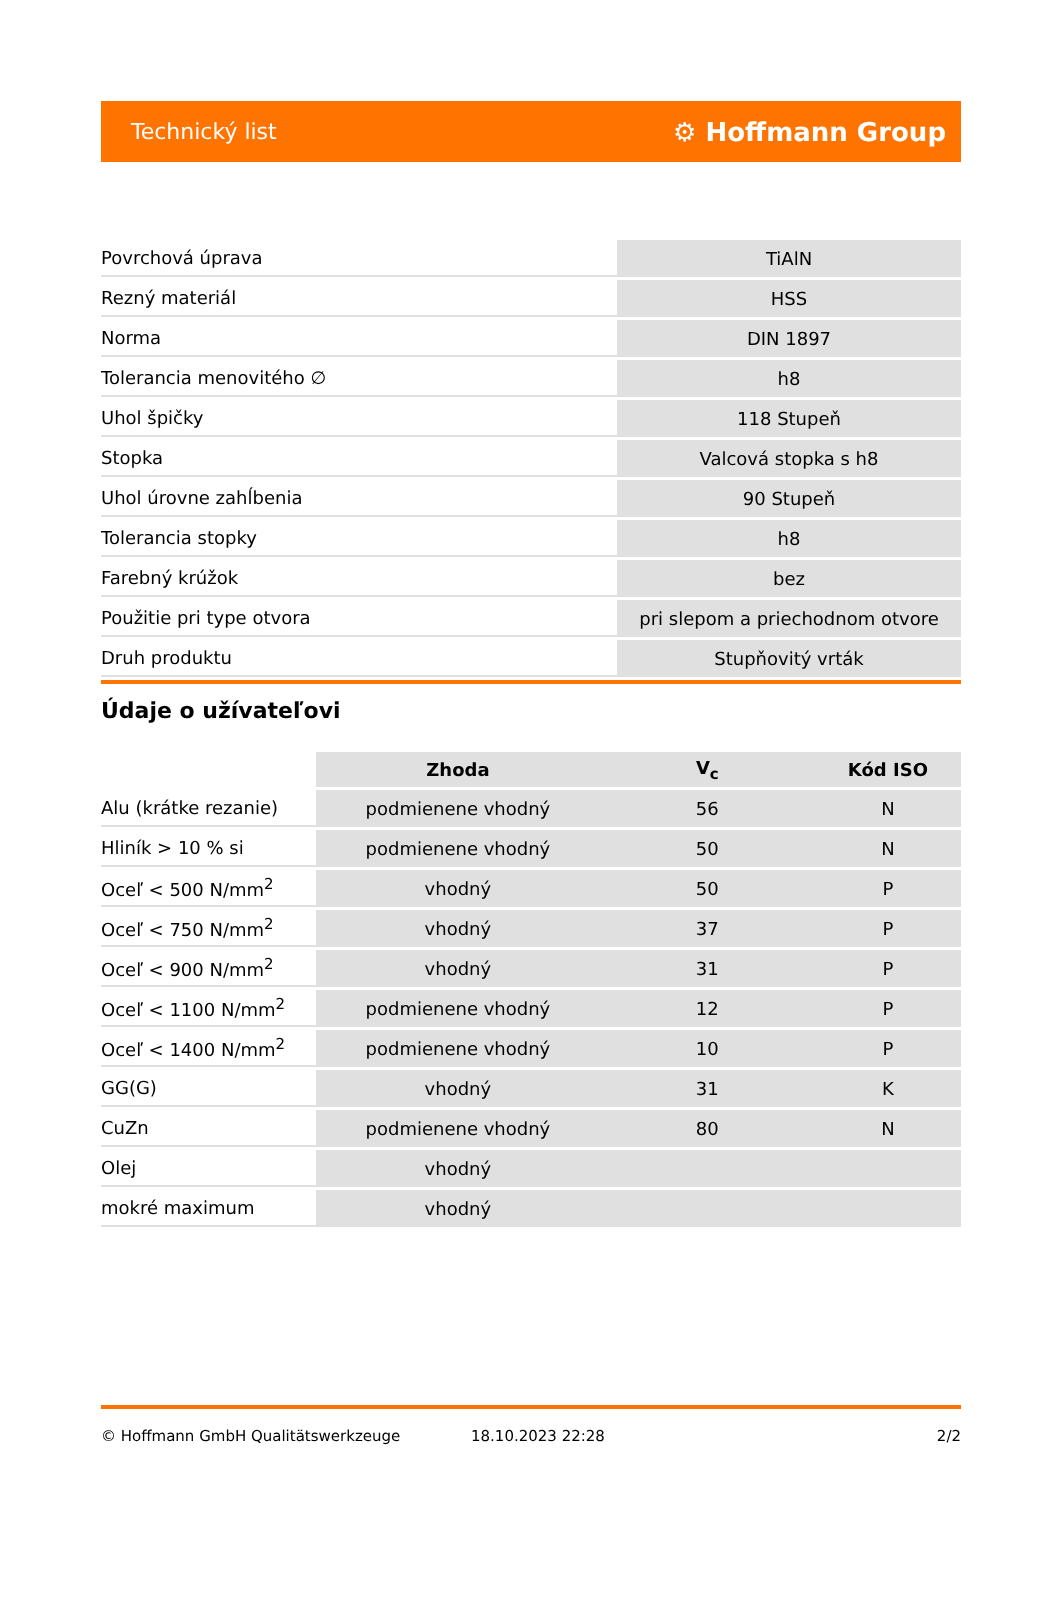Technický list ⚙ Hoffmann Group
| Povrchová úprava | TiAlN |
| Rezný materiál | HSS |
| Norma | DIN 1897 |
| Tolerancia menovitého ∅ | h8 |
| Uhol špičky | 118 Stupeň |
| Stopka | Valcová stopka s h8 |
| Uhol úrovne zahĺbenia | 90 Stupeň |
| Tolerancia stopky | h8 |
| Farebný krúžok | bez |
| Použitie pri type otvora | pri slepom a priechodnom otvore |
| Druh produktu | Stupňovitý vrták |
Údaje o užívateľovi
| | Zhoda | V<sub>c</sub> | Kód ISO |
| --- | --- | --- | --- |
| Alu (krátke rezanie) | podmienene vhodný | 56 | N |
| Hliník > 10 % si | podmienene vhodný | 50 | N |
| Oceľ < 500 N/mm<sup>2</sup> | vhodný | 50 | P |
| Oceľ < 750 N/mm<sup>2</sup> | vhodný | 37 | P |
| Oceľ < 900 N/mm<sup>2</sup> | vhodný | 31 | P |
| Oceľ < 1100 N/mm<sup>2</sup> | podmienene vhodný | 12 | P |
| Oceľ < 1400 N/mm<sup>2</sup> | podmienene vhodný | 10 | P |
| GG(G) | vhodný | 31 | K |
| CuZn | podmienene vhodný | 80 | N |
| Olej | vhodný | | |
| mokré maximum | vhodný | | |
© Hoffmann GmbH Qualitätswerkzeuge 18.10.2023 22:28 2/2